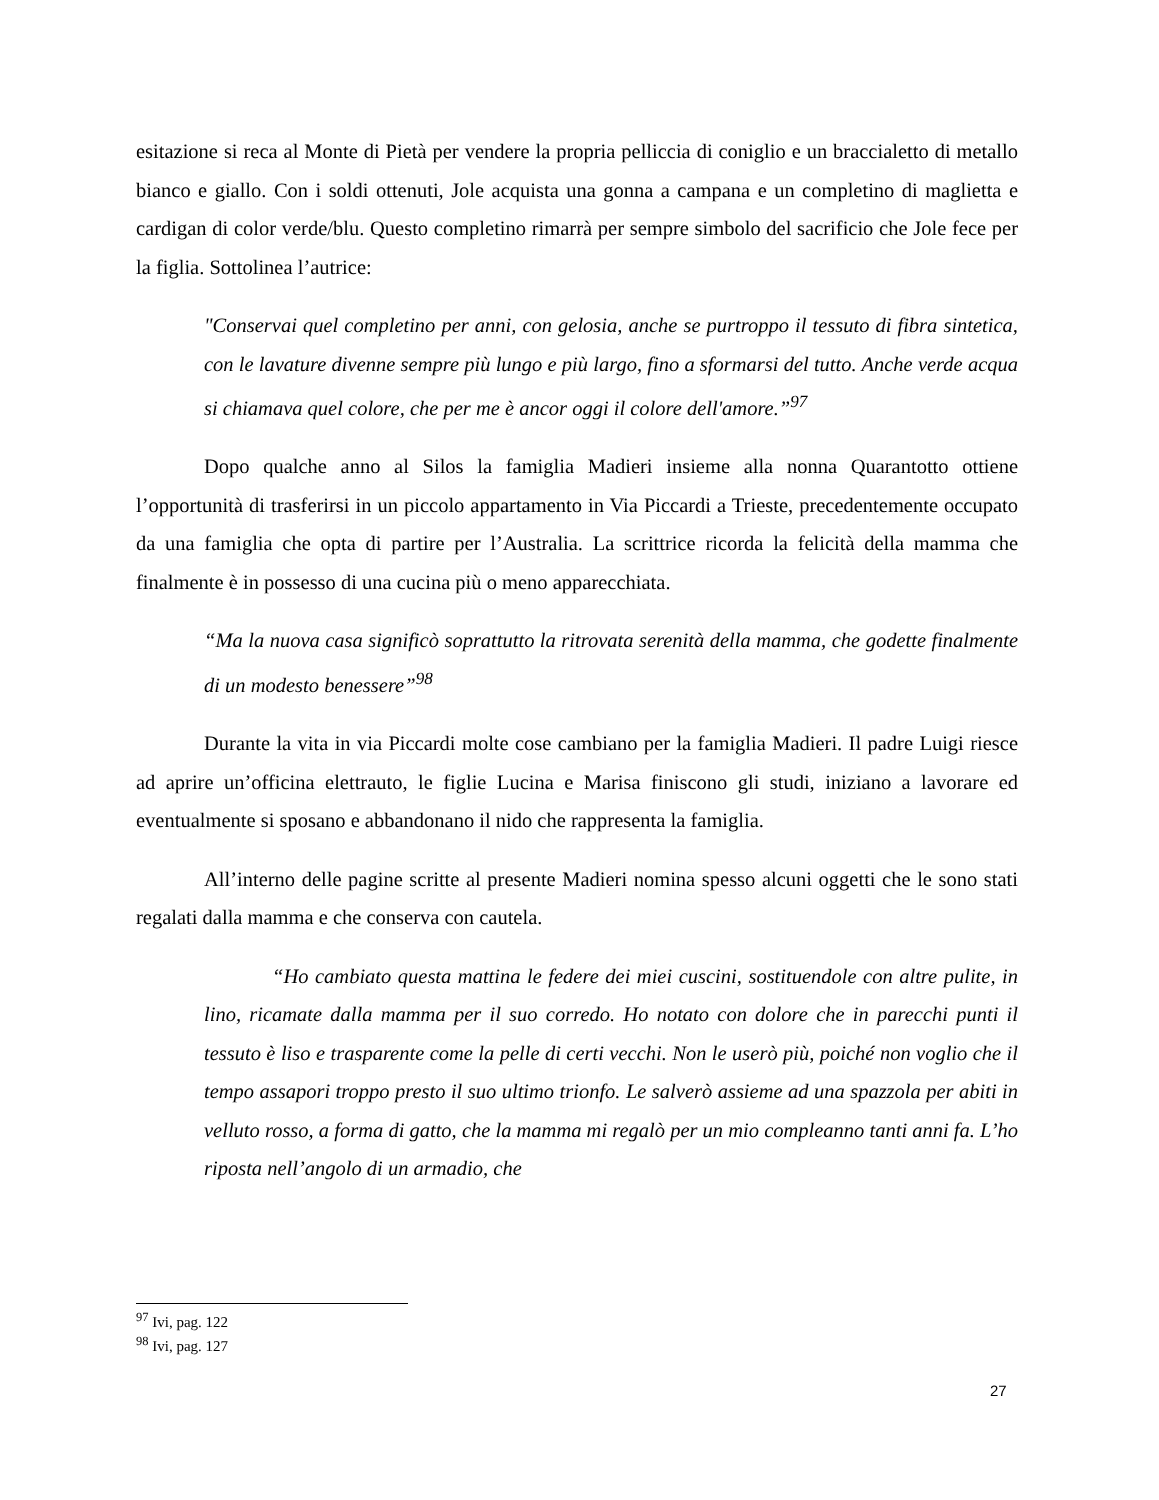esitazione si reca al Monte di Pietà per vendere la propria pelliccia di coniglio e un braccialetto di metallo bianco e giallo. Con i soldi ottenuti, Jole acquista una gonna a campana e un completino di maglietta e cardigan di color verde/blu. Questo completino rimarrà per sempre simbolo del sacrificio che Jole fece per la figlia. Sottolinea l’autrice:
"Conservai quel completino per anni, con gelosia, anche se purtroppo il tessuto di fibra sintetica, con le lavature divenne sempre più lungo e più largo, fino a sformarsi del tutto. Anche verde acqua si chiamava quel colore, che per me è ancor oggi il colore dell'amore.”<sup>97</sup>
Dopo qualche anno al Silos la famiglia Madieri insieme alla nonna Quarantotto ottiene l’opportunità di trasferirsi in un piccolo appartamento in Via Piccardi a Trieste, precedentemente occupato da una famiglia che opta di partire per l’Australia. La scrittrice ricorda la felicità della mamma che finalmente è in possesso di una cucina più o meno apparecchiata.
“Ma la nuova casa significò soprattutto la ritrovata serenità della mamma, che godette finalmente di un modesto benessere”<sup>98</sup>
Durante la vita in via Piccardi molte cose cambiano per la famiglia Madieri. Il padre Luigi riesce ad aprire un’officina elettrauto, le figlie Lucina e Marisa finiscono gli studi, iniziano a lavorare ed eventualmente si sposano e abbandonano il nido che rappresenta la famiglia.
All’interno delle pagine scritte al presente Madieri nomina spesso alcuni oggetti che le sono stati regalati dalla mamma e che conserva con cautela.
“Ho cambiato questa mattina le federe dei miei cuscini, sostituendole con altre pulite, in lino, ricamate dalla mamma per il suo corredo. Ho notato con dolore che in parecchi punti il tessuto è liso e trasparente come la pelle di certi vecchi. Non le userò più, poiché non voglio che il tempo assapori troppo presto il suo ultimo trionfo. Le salverò assieme ad una spazzola per abiti in velluto rosso, a forma di gatto, che la mamma mi regalò per un mio compleanno tanti anni fa. L’ho riposta nell’angolo di un armadio, che
<sup>97</sup> Ivi, pag. 122
<sup>98</sup> Ivi, pag. 127
27